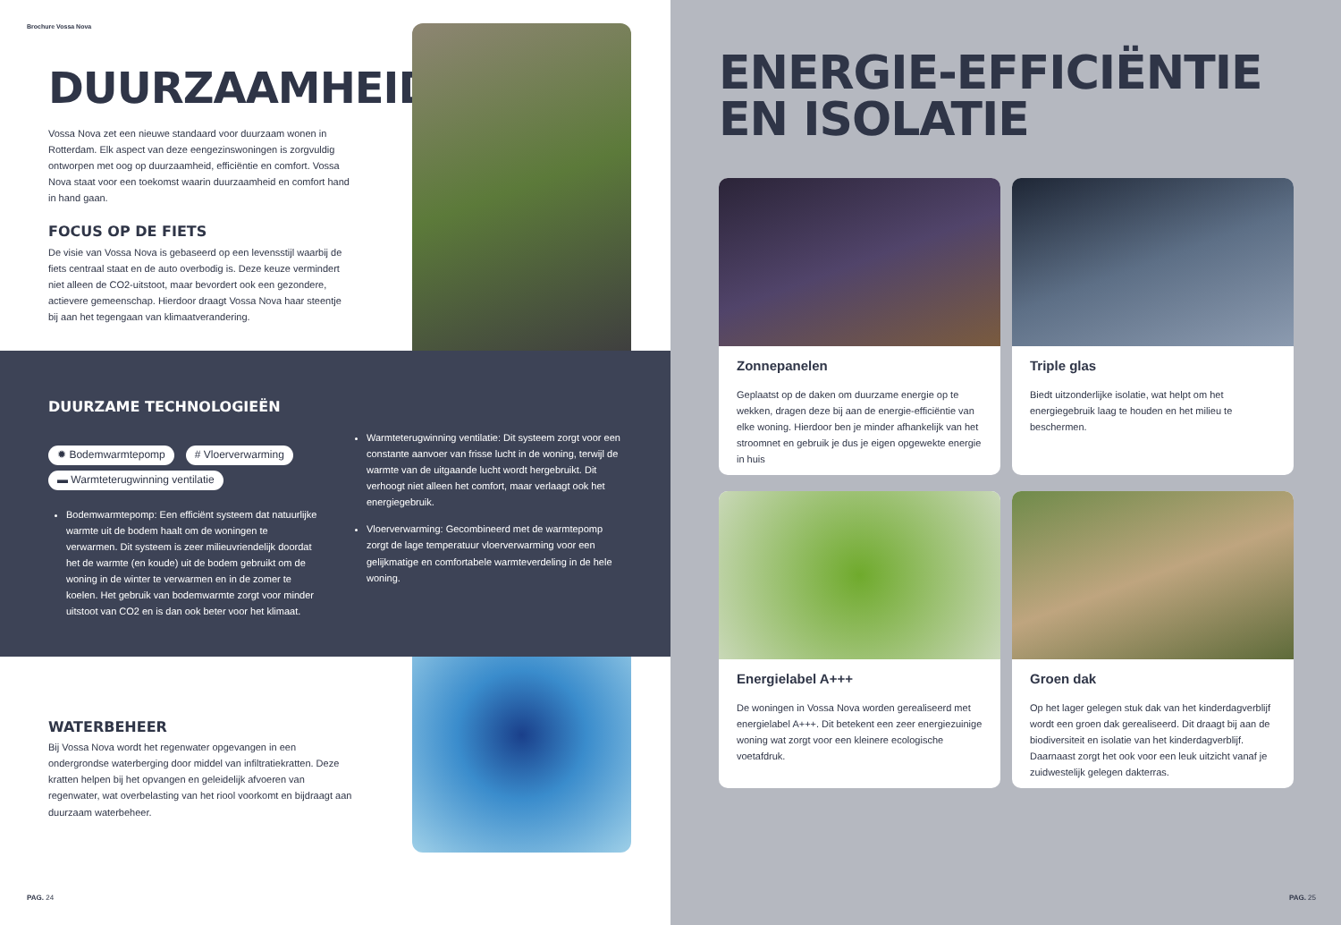Brochure Vossa Nova
DUURZAAMHEID
Vossa Nova zet een nieuwe standaard voor duurzaam wonen in Rotterdam. Elk aspect van deze eengezinswoningen is zorgvuldig ontworpen met oog op duurzaamheid, efficiëntie en comfort. Vossa Nova staat voor een toekomst waarin duurzaamheid en comfort hand in hand gaan.
FOCUS OP DE FIETS
De visie van Vossa Nova is gebaseerd op een levensstijl waarbij de fiets centraal staat en de auto overbodig is. Deze keuze vermindert niet alleen de CO2-uitstoot, maar bevordert ook een gezondere, actievere gemeenschap. Hierdoor draagt Vossa Nova haar steentje bij aan het tegengaan van klimaatverandering.
DUURZAME TECHNOLOGIEËN
✹ Bodemwarmtepomp # Vloerverwarming ▬ Warmteterugwinning ventilatie
Bodemwarmtepomp: Een efficiënt systeem dat natuurlijke warmte uit de bodem haalt om de woningen te verwarmen. Dit systeem is zeer milieuvriendelijk doordat het de warmte (en koude) uit de bodem gebruikt om de woning in de winter te verwarmen en in de zomer te koelen. Het gebruik van bodemwarmte zorgt voor minder uitstoot van CO2 en is dan ook beter voor het klimaat.
Warmteterugwinning ventilatie: Dit systeem zorgt voor een constante aanvoer van frisse lucht in de woning, terwijl de warmte van de uitgaande lucht wordt hergebruikt. Dit verhoogt niet alleen het comfort, maar verlaagt ook het energiegebruik.
Vloerverwarming: Gecombineerd met de warmtepomp zorgt de lage temperatuur vloerverwarming voor een gelijkmatige en comfortabele warmteverdeling in de hele woning.
WATERBEHEER
Bij Vossa Nova wordt het regenwater opgevangen in een ondergrondse waterberging door middel van infiltratiekratten. Deze kratten helpen bij het opvangen en geleidelijk afvoeren van regenwater, wat overbelasting van het riool voorkomt en bijdraagt aan duurzaam waterbeheer.
PAG. 24
ENERGIE-EFFICIËNTIE EN ISOLATIE
Zonnepanelen
Geplaatst op de daken om duurzame energie op te wekken, dragen deze bij aan de energie-efficiëntie van elke woning. Hierdoor ben je minder afhankelijk van het stroomnet en gebruik je dus je eigen opgewekte energie in huis
Triple glas
Biedt uitzonderlijke isolatie, wat helpt om het energiegebruik laag te houden en het milieu te beschermen.
Energielabel A+++
De woningen in Vossa Nova worden gerealiseerd met energielabel A+++. Dit betekent een zeer energiezuinige woning wat zorgt voor een kleinere ecologische voetafdruk.
Groen dak
Op het lager gelegen stuk dak van het kinderdagverblijf wordt een groen dak gerealiseerd. Dit draagt bij aan de biodiversiteit en isolatie van het kinderdagverblijf. Daarnaast zorgt het ook voor een leuk uitzicht vanaf je zuidwestelijk gelegen dakterras.
PAG. 25